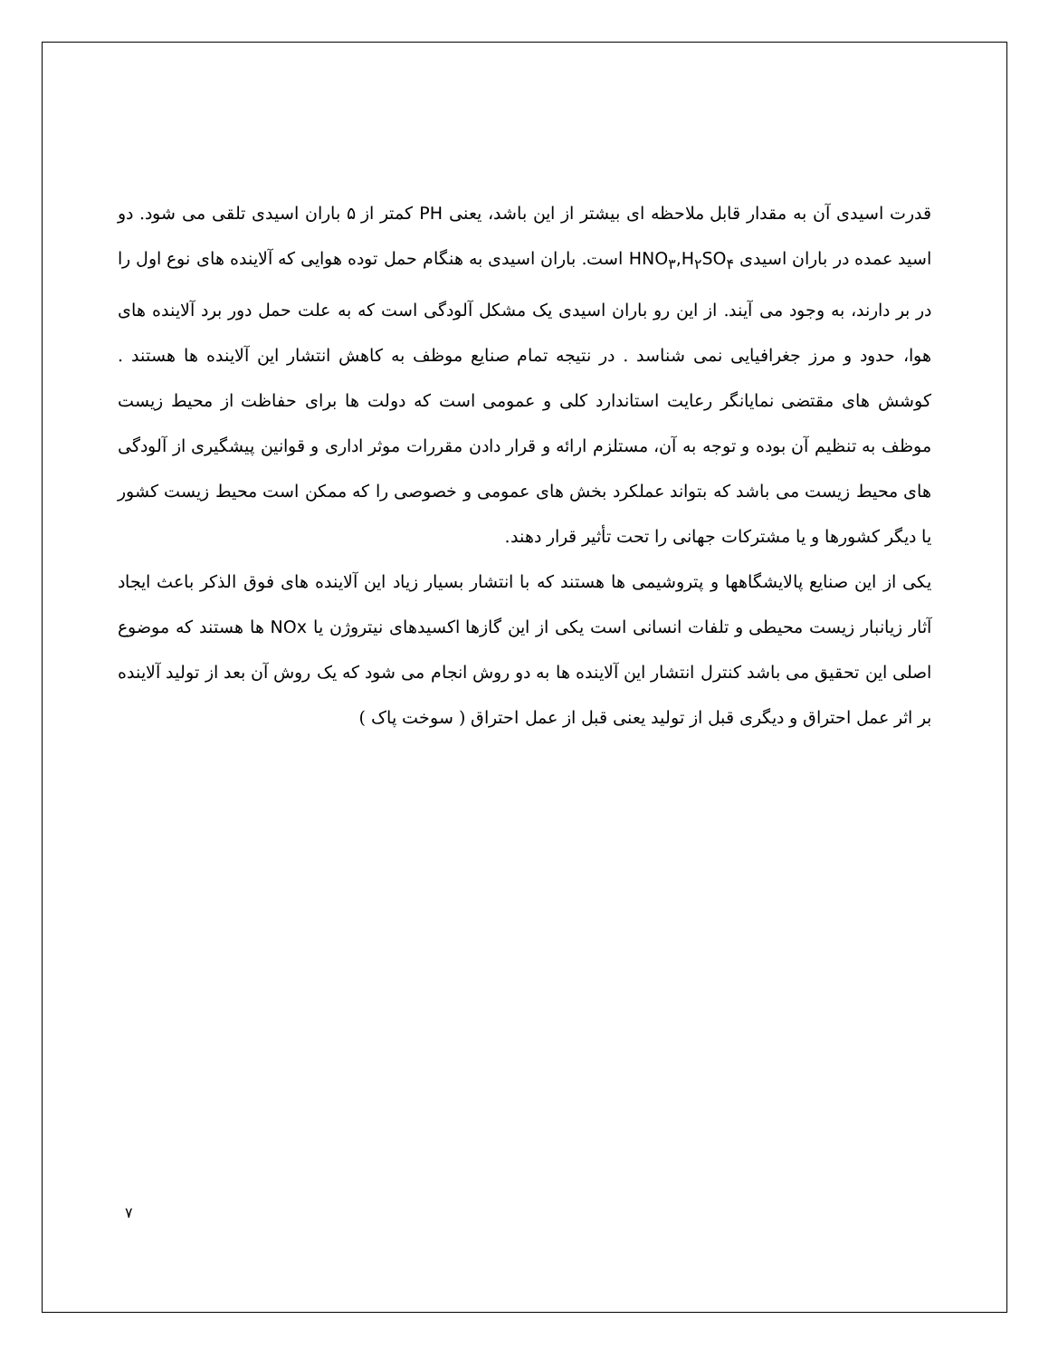قدرت اسیدی آن به مقدار قابل ملاحظه ای بیشتر از این باشد، یعنی PH کمتر از ۵ باران اسیدی تلقی می شود. دو اسید عمده در باران اسیدی HNO<sub>۳</sub>,H<sub>۲</sub>SO<sub>۴</sub> است. باران اسیدی به هنگام حمل توده هوایی که آلاینده های نوع اول را در بر دارند، به وجود می آیند. از این رو باران اسیدی یک مشکل آلودگی است که به علت حمل دور برد آلاینده های هوا، حدود و مرز جغرافیایی نمی شناسد . در نتیجه تمام صنایع موظف به کاهش انتشار این آلاینده ها هستند . کوشش های مقتضی نمایانگر رعایت استاندارد کلی و عمومی است که دولت ها برای حفاظت از محیط زیست موظف به تنظیم آن بوده و توجه به آن، مستلزم ارائه و قرار دادن مقررات موثر اداری و قوانین پیشگیری از آلودگی های محیط زیست می باشد که بتواند عملکرد بخش های عمومی و خصوصی را که ممکن است محیط زیست کشور یا دیگر کشورها و یا مشترکات جهانی را تحت تأثیر قرار دهند.
یکی از این صنایع پالایشگاهها و پتروشیمی ها هستند که با انتشار بسیار زیاد این آلاینده های فوق الذکر باعث ایجاد آثار زیانبار زیست محیطی و تلفات انسانی است یکی از این گازها اکسیدهای نیتروژن یا NOx ها هستند که موضوع اصلی این تحقیق می باشد کنترل انتشار این آلاینده ها به دو روش انجام می شود که یک روش آن بعد از تولید آلاینده بر اثر عمل احتراق و دیگری قبل از تولید یعنی قبل از عمل احتراق ( سوخت پاک )
۷